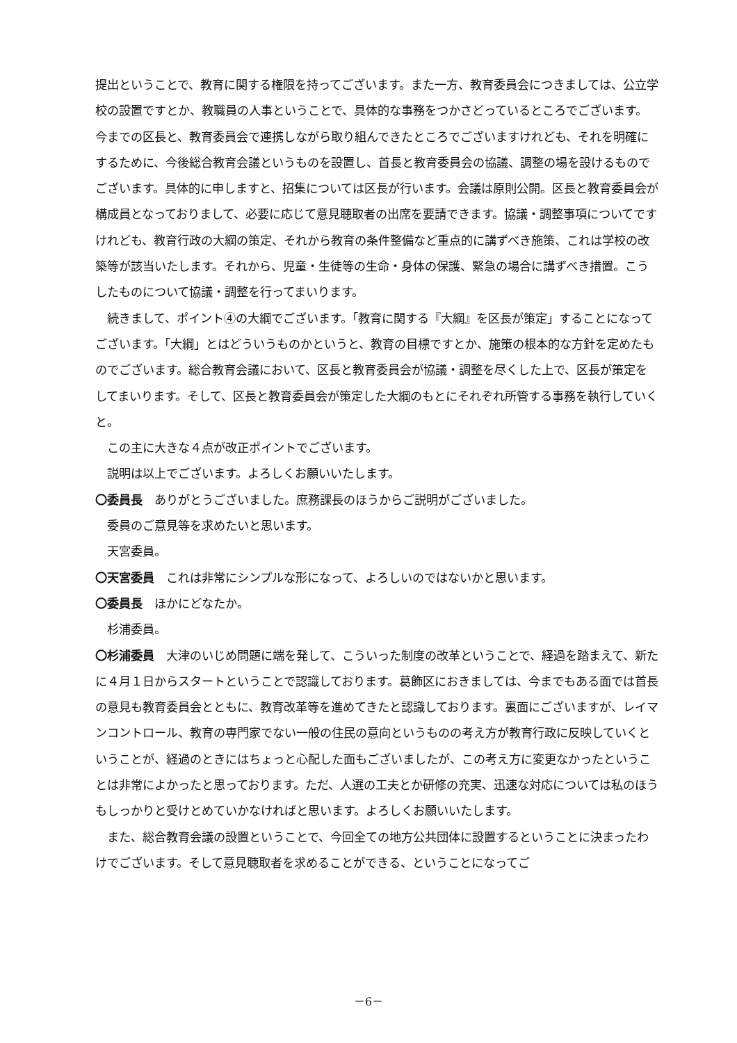提出ということで、教育に関する権限を持ってございます。また一方、教育委員会につきましては、公立学校の設置ですとか、教職員の人事ということで、具体的な事務をつかさどっているところでございます。今までの区長と、教育委員会で連携しながら取り組んできたところでございますけれども、それを明確にするために、今後総合教育会議というものを設置し、首長と教育委員会の協議、調整の場を設けるものでございます。具体的に申しますと、招集については区長が行います。会議は原則公開。区長と教育委員会が構成員となっておりまして、必要に応じて意見聴取者の出席を要請できます。協議・調整事項についてですけれども、教育行政の大綱の策定、それから教育の条件整備など重点的に講ずべき施策、これは学校の改築等が該当いたします。それから、児童・生徒等の生命・身体の保護、緊急の場合に講ずべき措置。こうしたものについて協議・調整を行ってまいります。
続きまして、ポイント④の大綱でございます。「教育に関する『大綱』を区長が策定」することになってございます。「大綱」とはどういうものかというと、教育の目標ですとか、施策の根本的な方針を定めたものでございます。総合教育会議において、区長と教育委員会が協議・調整を尽くした上で、区長が策定をしてまいります。そして、区長と教育委員会が策定した大綱のもとにそれぞれ所管する事務を執行していくと。
この主に大きな４点が改正ポイントでございます。
説明は以上でございます。よろしくお願いいたします。
〇委員長　ありがとうございました。庶務課長のほうからご説明がございました。
委員のご意見等を求めたいと思います。
天宮委員。
〇天宮委員　これは非常にシンプルな形になって、よろしいのではないかと思います。
〇委員長　ほかにどなたか。
杉浦委員。
〇杉浦委員　大津のいじめ問題に端を発して、こういった制度の改革ということで、経過を踏まえて、新たに４月１日からスタートということで認識しております。葛飾区におきましては、今までもある面では首長の意見も教育委員会とともに、教育改革等を進めてきたと認識しております。裏面にございますが、レイマンコントロール、教育の専門家でない一般の住民の意向というものの考え方が教育行政に反映していくということが、経過のときにはちょっと心配した面もございましたが、この考え方に変更なかったということは非常によかったと思っております。ただ、人選の工夫とか研修の充実、迅速な対応については私のほうもしっかりと受けとめていかなければと思います。よろしくお願いいたします。
また、総合教育会議の設置ということで、今回全ての地方公共団体に設置するということに決まったわけでございます。そして意見聴取者を求めることができる、ということになってご
－6－